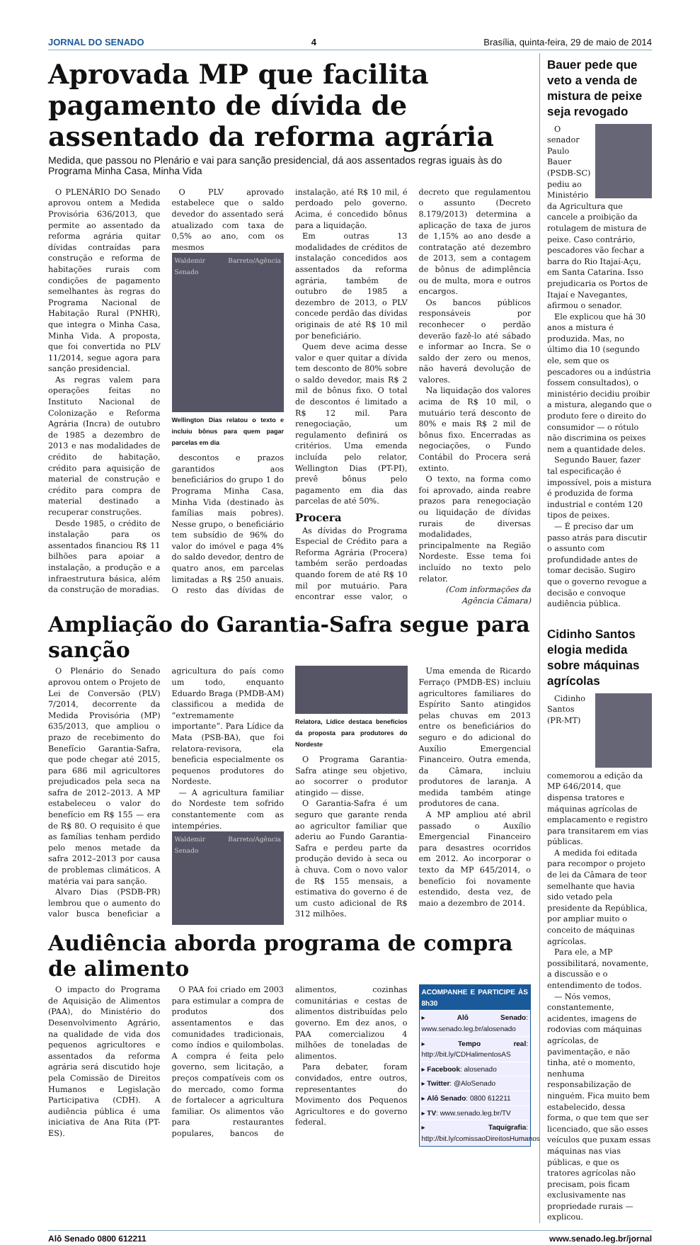JORNAL DO SENADO 4 Brasília, quinta-feira, 29 de maio de 2014
Aprovada MP que facilita pagamento de dívida de assentado da reforma agrária
Medida, que passou no Plenário e vai para sanção presidencial, dá aos assentados regras iguais às do Programa Minha Casa, Minha Vida
O PLENÁRIO DO Senado aprovou ontem a Medida Provisória 636/2013, que permite ao assentado da reforma agrária quitar dívidas contraídas para construção e reforma de habitações rurais com condições de pagamento semelhantes às regras do Programa Nacional de Habitação Rural (PNHR), que integra o Minha Casa, Minha Vida. A proposta, que foi convertida no PLV 11/2014, segue agora para sanção presidencial.
As regras valem para operações feitas no Instituto Nacional de Colonização e Reforma Agrária (Incra) de outubro de 1985 a dezembro de 2013 e nas modalidades de crédito de habitação, crédito para aquisição de material de construção e crédito para compra de material destinado a recuperar construções.
Desde 1985, o crédito de instalação para os assentados financiou R$ 11 bilhões para apoiar a instalação, a produção e a infraestrutura básica, além da construção de moradias.
O PLV aprovado estabelece que o saldo devedor do assentado será atualizado com taxa de 0,5% ao ano, com os mesmos
Waldemir Barreto/Agência Senado
Wellington Dias relatou o texto e incluiu bônus para quem pagar parcelas em dia
descontos e prazos garantidos aos beneficiários do grupo 1 do Programa Minha Casa, Minha Vida (destinado às famílias mais pobres). Nesse grupo, o beneficiário tem subsídio de 96% do valor do imóvel e paga 4% do saldo devedor, dentro de quatro anos, em parcelas limitadas a R$ 250 anuais. O resto das dívidas de instalação, até R$ 10 mil, é perdoado pelo governo. Acima, é concedido bônus para a liquidação.
Em outras 13 modalidades de créditos de instalação concedidos aos assentados da reforma agrária, também de outubro de 1985 a dezembro de 2013, o PLV concede perdão das dívidas originais de até R$ 10 mil por beneficiário.
Quem deve acima desse valor e quer quitar a dívida tem desconto de 80% sobre o saldo devedor, mais R$ 2 mil de bônus fixo. O total de descontos é limitado a R$ 12 mil. Para renegociação, um regulamento definirá os critérios. Uma emenda incluída pelo relator, Wellington Dias (PT-PI), prevê bônus pelo pagamento em dia das parcelas de até 50%.
Procera
As dívidas do Programa Especial de Crédito para a Reforma Agrária (Procera) também serão perdoadas quando forem de até R$ 10 mil por mutuário. Para encontrar esse valor, o decreto que regulamentou o assunto (Decreto 8.179/2013) determina a aplicação de taxa de juros de 1,15% ao ano desde a contratação até dezembro de 2013, sem a contagem de bônus de adimplência ou de multa, mora e outros encargos.
Os bancos públicos responsáveis por reconhecer o perdão deverão fazê-lo até sábado e informar ao Incra. Se o saldo der zero ou menos, não haverá devolução de valores.
Na liquidação dos valores acima de R$ 10 mil, o mutuário terá desconto de 80% e mais R$ 2 mil de bônus fixo. Encerradas as negociações, o Fundo Contábil do Procera será extinto.
O texto, na forma como foi aprovado, ainda reabre prazos para renegociação ou liquidação de dívidas rurais de diversas modalidades, principalmente na Região Nordeste. Esse tema foi incluído no texto pelo relator.
(Com informações da Agência Câmara)
Ampliação do Garantia-Safra segue para sanção
O Plenário do Senado aprovou ontem o Projeto de Lei de Conversão (PLV) 7/2014, decorrente da Medida Provisória (MP) 635/2013, que ampliou o prazo de recebimento do Benefício Garantia-Safra, que pode chegar até 2015, para 686 mil agricultores prejudicados pela seca na safra de 2012–2013. A MP estabeleceu o valor do benefício em R$ 155 — era de R$ 80. O requisito é que as famílias tenham perdido pelo menos metade da safra 2012–2013 por causa de problemas climáticos. A matéria vai para sanção.
Alvaro Dias (PSDB-PR) lembrou que o aumento do valor busca beneficiar a agricultura do país como um todo, enquanto Eduardo Braga (PMDB-AM) classificou a medida de “extremamente importante”. Para Lídice da Mata (PSB-BA), que foi relatora-revisora, ela beneficia especialmente os pequenos produtores do Nordeste.
— A agricultura familiar do Nordeste tem sofrido constantemente com as intempéries.
Waldemir Barreto/Agência Senado
Relatora, Lídice destaca benefícios da proposta para produtores do Nordeste
O Programa Garantia-Safra atinge seu objetivo, ao socorrer o produtor atingido — disse.
O Garantia-Safra é um seguro que garante renda ao agricultor familiar que aderiu ao Fundo Garantia-Safra e perdeu parte da produção devido à seca ou à chuva. Com o novo valor de R$ 155 mensais, a estimativa do governo é de um custo adicional de R$ 312 milhões.
Uma emenda de Ricardo Ferraço (PMDB-ES) incluiu agricultores familiares do Espírito Santo atingidos pelas chuvas em 2013 entre os beneficiários do seguro e do adicional do Auxílio Emergencial Financeiro. Outra emenda, da Câmara, incluiu produtores de laranja. A medida também atinge produtores de cana.
A MP ampliou até abril passado o Auxílio Emergencial Financeiro para desastres ocorridos em 2012. Ao incorporar o texto da MP 645/2014, o benefício foi novamente estendido, desta vez, de maio a dezembro de 2014.
Audiência aborda programa de compra de alimento
O impacto do Programa de Aquisição de Alimentos (PAA), do Ministério do Desenvolvimento Agrário, na qualidade de vida dos pequenos agricultores e assentados da reforma agrária será discutido hoje pela Comissão de Direitos Humanos e Legislação Participativa (CDH). A audiência pública é uma iniciativa de Ana Rita (PT-ES).
O PAA foi criado em 2003 para estimular a compra de produtos dos assentamentos e das comunidades tradicionais, como índios e quilombolas. A compra é feita pelo governo, sem licitação, a preços compatíveis com os do mercado, como forma de fortalecer a agricultura familiar. Os alimentos vão para restaurantes populares, bancos de alimentos, cozinhas comunitárias e cestas de alimentos distribuídas pelo governo. Em dez anos, o PAA comercializou 4 milhões de toneladas de alimentos.
Para debater, foram convidados, entre outros, representantes do Movimento dos Pequenos Agricultores e do governo federal.
ACOMPANHE E PARTICIPE ÀS 8h30
▸ Alô Senado: www.senado.leg.br/alosenado
▸ Tempo real: http://bit.ly/CDHalimentosAS
▸ Facebook: alosenado
▸ Twitter: @AloSenado
▸ Alô Senado: 0800 612211
▸ TV: www.senado.leg.br/TV
▸ Taquigrafia: http://bit.ly/comissaoDireitosHumanos
Bauer pede que veto a venda de mistura de peixe seja revogado
O senador Paulo Bauer (PSDB-SC) pediu ao Ministério da Agricultura que cancele a proibição da rotulagem de mistura de peixe. Caso contrário, pescadores vão fechar a barra do Rio Itajaí-Açu, em Santa Catarina. Isso prejudicaria os Portos de Itajaí e Navegantes, afirmou o senador.
Ele explicou que há 30 anos a mistura é produzida. Mas, no último dia 10 (segundo ele, sem que os pescadores ou a indústria fossem consultados), o ministério decidiu proibir a mistura, alegando que o produto fere o direito do consumidor — o rótulo não discrimina os peixes nem a quantidade deles.
Segundo Bauer, fazer tal especificação é impossível, pois a mistura é produzida de forma industrial e contém 120 tipos de peixes.
— É preciso dar um passo atrás para discutir o assunto com profundidade antes de tomar decisão. Sugiro que o governo revogue a decisão e convoque audiência pública.
Cidinho Santos elogia medida sobre máquinas agrícolas
Cidinho Santos (PR-MT) comemorou a edição da MP 646/2014, que dispensa tratores e máquinas agrícolas de emplacamento e registro para transitarem em vias públicas.
A medida foi editada para recompor o projeto de lei da Câmara de teor semelhante que havia sido vetado pela presidente da República, por ampliar muito o conceito de máquinas agrícolas.
Para ele, a MP possibilitará, novamente, a discussão e o entendimento de todos.
— Nós vemos, constantemente, acidentes, imagens de rodovias com máquinas agrícolas, de pavimentação, e não tinha, até o momento, nenhuma responsabilização de ninguém. Fica muito bem estabelecido, dessa forma, o que tem que ser licenciado, que são esses veículos que puxam essas máquinas nas vias públicas, e que os tratores agrícolas não precisam, pois ficam exclusivamente nas propriedade rurais — explicou.
Alô Senado 0800 612211 www.senado.leg.br/jornal